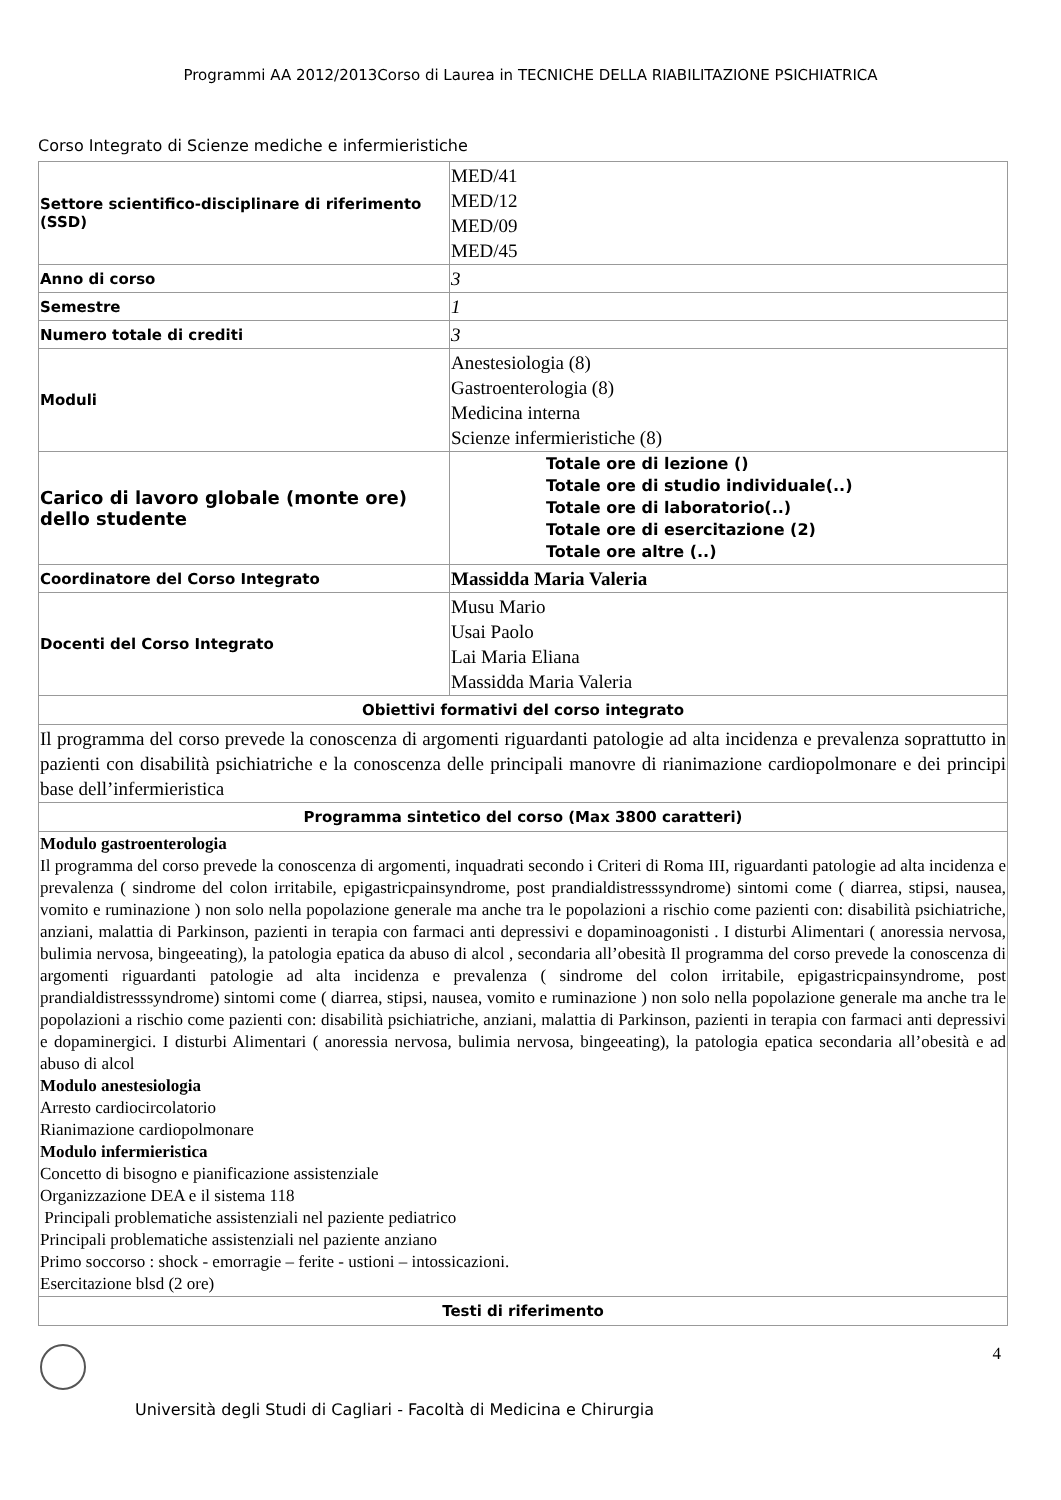Programmi AA 2012/2013Corso di Laurea in TECNICHE DELLA RIABILITAZIONE PSICHIATRICA
Corso Integrato di Scienze mediche e infermieristiche
| Settore scientifico-disciplinare di riferimento (SSD) | MED/41 MED/12 MED/09 MED/45 |
| Anno di corso | 3 |
| Semestre | 1 |
| Numero totale di crediti | 3 |
| Moduli | Anestesiologia (8) Gastroenterologia (8) Medicina interna Scienze infermieristiche (8) |
| Carico di lavoro globale (monte ore) dello studente | Totale ore di lezione () Totale ore di studio individuale(..) Totale ore di laboratorio(..) Totale ore di esercitazione (2) Totale ore altre (..) |
| Coordinatore del Corso Integrato | Massidda Maria Valeria |
| Docenti del Corso Integrato | Musu Mario Usai Paolo Lai Maria Eliana Massidda Maria Valeria |
| Obiettivi formativi del corso integrato | |
| Il programma del corso prevede la conoscenza di argomenti riguardanti patologie ad alta incidenza e prevalenza soprattutto in pazienti con disabilità psichiatriche e la conoscenza delle principali manovre di rianimazione cardiopolmonare e dei principi base dell’infermieristica | |
| Programma sintetico del corso (Max 3800 caratteri) | |
| Modulo gastroenterologia Il programma del corso prevede la conoscenza di argomenti, inquadrati secondo i Criteri di Roma III, riguardanti patologie ad alta incidenza e prevalenza ( sindrome del colon irritabile, epigastricpainsyndrome, post prandialdistresssyndrome) sintomi come ( diarrea, stipsi, nausea, vomito e ruminazione ) non solo nella popolazione generale ma anche tra le popolazioni a rischio come pazienti con: disabilità psichiatriche, anziani, malattia di Parkinson, pazienti in terapia con farmaci anti depressivi e dopaminoagonisti . I disturbi Alimentari ( anoressia nervosa, bulimia nervosa, bingeeating), la patologia epatica da abuso di alcol , secondaria all’obesità Il programma del corso prevede la conoscenza di argomenti riguardanti patologie ad alta incidenza e prevalenza ( sindrome del colon irritabile, epigastricpainsyndrome, post prandialdistresssyndrome) sintomi come ( diarrea, stipsi, nausea, vomito e ruminazione ) non solo nella popolazione generale ma anche tra le popolazioni a rischio come pazienti con: disabilità psichiatriche, anziani, malattia di Parkinson, pazienti in terapia con farmaci anti depressivi e dopaminergici. I disturbi Alimentari ( anoressia nervosa, bulimia nervosa, bingeeating), la patologia epatica secondaria all’obesità e ad abuso di alcol Modulo anestesiologia Arresto cardiocircolatorio Rianimazione cardiopolmonare Modulo infermieristica Concetto di bisogno e pianificazione assistenziale Organizzazione DEA e il sistema 118 Principali problematiche assistenziali nel paziente pediatrico Principali problematiche assistenziali nel paziente anziano Primo soccorso : shock - emorragie – ferite - ustioni – intossicazioni. Esercitazione blsd (2 ore) | |
| Testi di riferimento | |
4
Università degli Studi di Cagliari - Facoltà di Medicina e Chirurgia